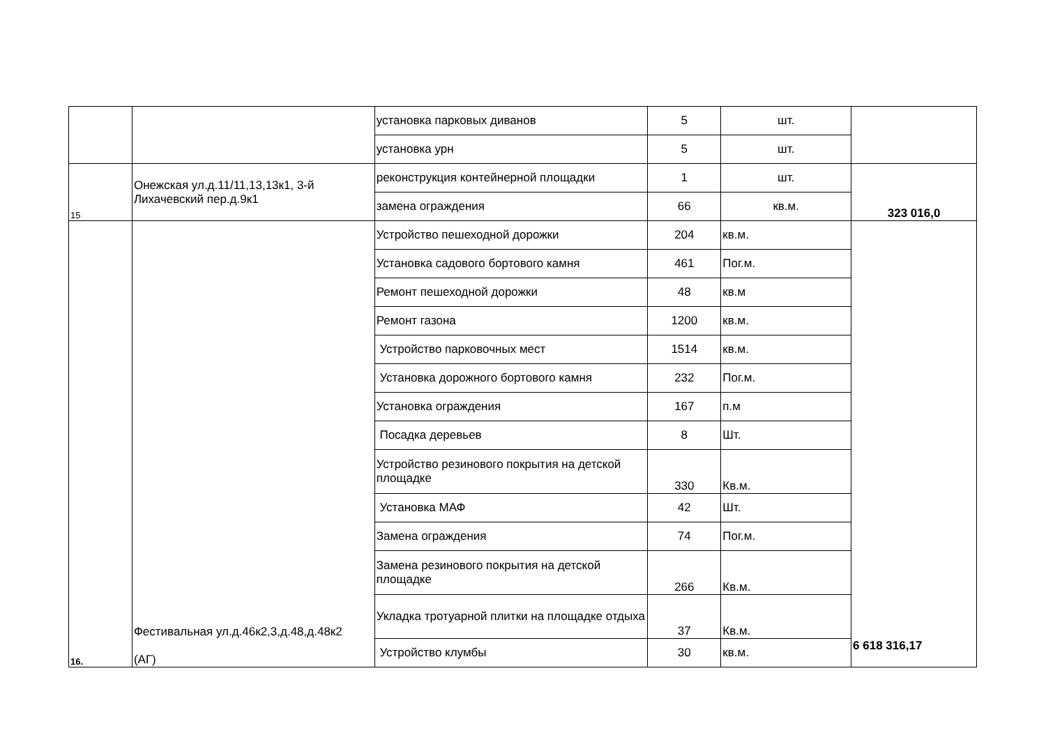| | | установка парковых диванов | 5 | шт. | |
| | | установка урн | 5 | шт. | |
| 15 | Онежская ул.д.11/11,13,13к1, 3-й Лихачевский пер.д.9к1 | реконструкция контейнерной площадки | 1 | шт. | 323 016,0 |
| | | замена ограждения | 66 | кв.м. | |
| 16. | Фестивальная ул.д.46к2,3,д.48,д.48к2 (АГ) | Устройство пешеходной дорожки | 204 | кв.м. | 6 618 316,17 |
| | | Установка садового бортового камня | 461 | Пог.м. | |
| | | Ремонт пешеходной дорожки | 48 | кв.м | |
| | | Ремонт газона | 1200 | кв.м. | |
| | | Устройство парковочных мест | 1514 | кв.м. | |
| | | Установка дорожного бортового камня | 232 | Пог.м. | |
| | | Установка ограждения | 167 | п.м | |
| | | Посадка деревьев | 8 | Шт. | |
| | | Устройство резинового покрытия на детской площадке | 330 | Кв.м. | |
| | | Установка МАФ | 42 | Шт. | |
| | | Замена ограждения | 74 | Пог.м. | |
| | | Замена резинового покрытия на детской площадке | 266 | Кв.м. | |
| | | Укладка тротуарной плитки на площадке отдыха | 37 | Кв.м. | |
| | | Устройство клумбы | 30 | кв.м. | |